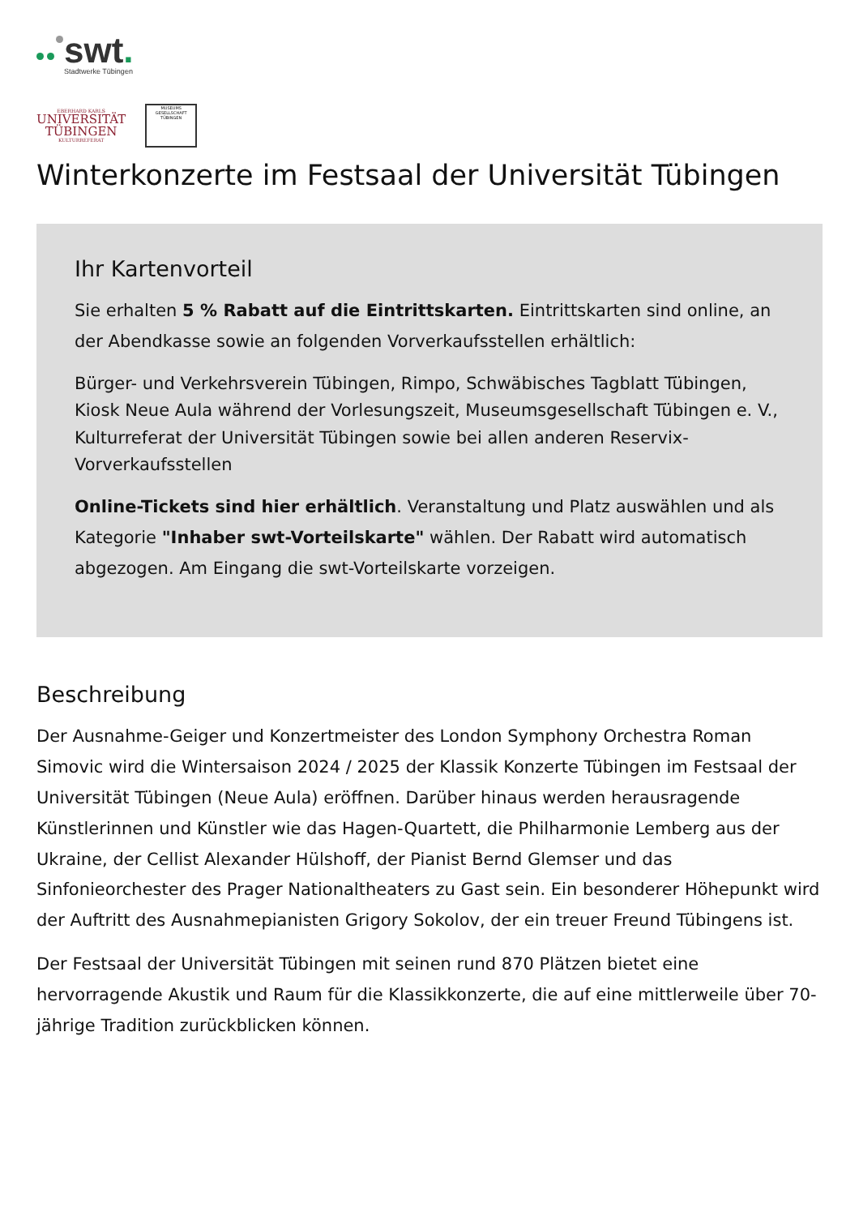swt.
Stadtwerke Tübingen
EBERHARD KARLS
UNIVERSITÄT
TÜBINGEN
KULTURREFERAT
MUSEUMS GESELLSCHAFT TÜBINGEN
Winterkonzerte im Festsaal der Universität Tübingen
Ihr Kartenvorteil
Sie erhalten 5 % Rabatt auf die Eintrittskarten. Eintrittskarten sind online, an der Abendkasse sowie an folgenden Vorverkaufsstellen erhältlich:
Bürger- und Verkehrsverein Tübingen, Rimpo, Schwäbisches Tagblatt Tübingen, Kiosk Neue Aula während der Vorlesungszeit, Museumsgesellschaft Tübingen e. V., Kulturreferat der Universität Tübingen sowie bei allen anderen Reservix-Vorverkaufsstellen
Online-Tickets sind hier erhältlich. Veranstaltung und Platz auswählen und als Kategorie "Inhaber swt-Vorteilskarte" wählen. Der Rabatt wird automatisch abgezogen. Am Eingang die swt-Vorteilskarte vorzeigen.
Beschreibung
Der Ausnahme-Geiger und Konzertmeister des London Symphony Orchestra Roman Simovic wird die Wintersaison 2024 / 2025 der Klassik Konzerte Tübingen im Festsaal der Universität Tübingen (Neue Aula) eröffnen. Darüber hinaus werden herausragende Künstlerinnen und Künstler wie das Hagen-Quartett, die Philharmonie Lemberg aus der Ukraine, der Cellist Alexander Hülshoff, der Pianist Bernd Glemser und das Sinfonieorchester des Prager Nationaltheaters zu Gast sein. Ein besonderer Höhepunkt wird der Auftritt des Ausnahmepianisten Grigory Sokolov, der ein treuer Freund Tübingens ist.
Der Festsaal der Universität Tübingen mit seinen rund 870 Plätzen bietet eine hervorragende Akustik und Raum für die Klassikkonzerte, die auf eine mittlerweile über 70-jährige Tradition zurückblicken können.